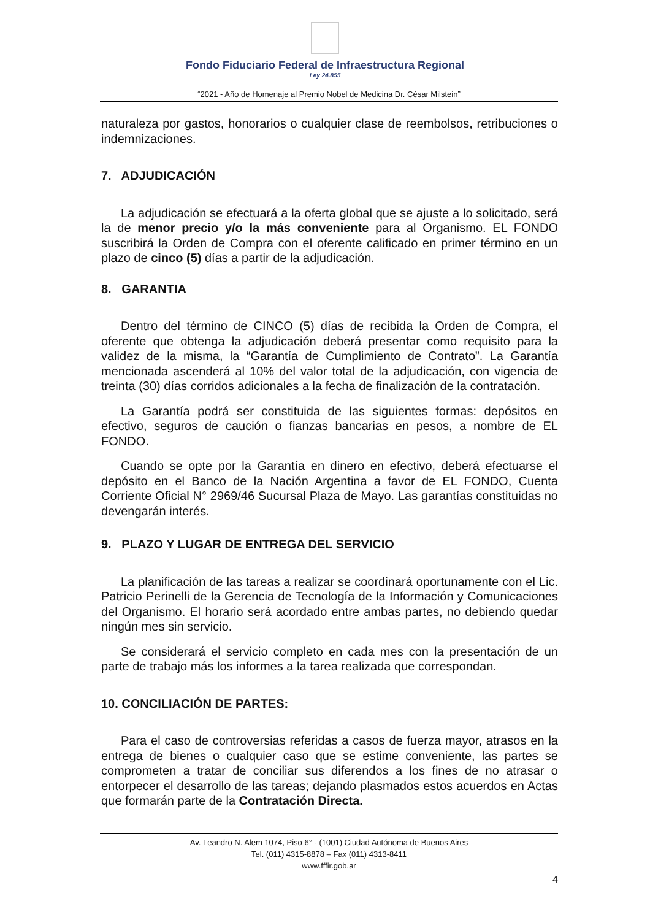Fondo Fiduciario Federal de Infraestructura Regional
Ley 24.855
“2021 - Año de Homenaje al Premio Nobel de Medicina Dr. César Milstein”
naturaleza por gastos, honorarios o cualquier clase de reembolsos, retribuciones o indemnizaciones.
7. ADJUDICACIÓN
La adjudicación se efectuará a la oferta global que se ajuste a lo solicitado, será la de menor precio y/o la más conveniente para al Organismo. EL FONDO suscribirá la Orden de Compra con el oferente calificado en primer término en un plazo de cinco (5) días a partir de la adjudicación.
8. GARANTIA
Dentro del término de CINCO (5) días de recibida la Orden de Compra, el oferente que obtenga la adjudicación deberá presentar como requisito para la validez de la misma, la “Garantía de Cumplimiento de Contrato”. La Garantía mencionada ascenderá al 10% del valor total de la adjudicación, con vigencia de treinta (30) días corridos adicionales a la fecha de finalización de la contratación.
La Garantía podrá ser constituida de las siguientes formas: depósitos en efectivo, seguros de caución o fianzas bancarias en pesos, a nombre de EL FONDO.
Cuando se opte por la Garantía en dinero en efectivo, deberá efectuarse el depósito en el Banco de la Nación Argentina a favor de EL FONDO, Cuenta Corriente Oficial N° 2969/46 Sucursal Plaza de Mayo. Las garantías constituidas no devengarán interés.
9. PLAZO Y LUGAR DE ENTREGA DEL SERVICIO
La planificación de las tareas a realizar se coordinará oportunamente con el Lic. Patricio Perinelli de la Gerencia de Tecnología de la Información y Comunicaciones del Organismo. El horario será acordado entre ambas partes, no debiendo quedar ningún mes sin servicio.
Se considerará el servicio completo en cada mes con la presentación de un parte de trabajo más los informes a la tarea realizada que correspondan.
10. CONCILIACIÓN DE PARTES:
Para el caso de controversias referidas a casos de fuerza mayor, atrasos en la entrega de bienes o cualquier caso que se estime conveniente, las partes se comprometen a tratar de conciliar sus diferendos a los fines de no atrasar o entorpecer el desarrollo de las tareas; dejando plasmados estos acuerdos en Actas que formarán parte de la Contratación Directa.
Av. Leandro N. Alem 1074, Piso 6° - (1001) Ciudad Autónoma de Buenos Aires
Tel. (011) 4315-8878 – Fax (011) 4313-8411
www.fffir.gob.ar
4